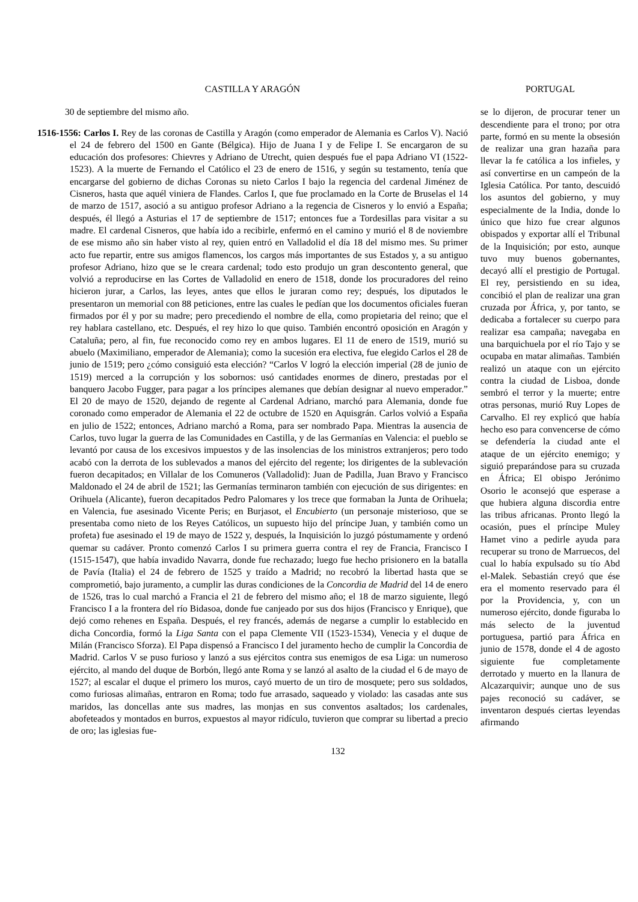CASTILLA Y ARAGÓN
30 de septiembre del mismo año.
1516-1556: Carlos I. Rey de las coronas de Castilla y Aragón (como emperador de Alemania es Carlos V). Nació el 24 de febrero del 1500 en Gante (Bélgica). Hijo de Juana I y de Felipe I. Se encargaron de su educación dos profesores: Chievres y Adriano de Utrecht, quien después fue el papa Adriano VI (1522-1523). A la muerte de Fernando el Católico el 23 de enero de 1516, y según su testamento, tenía que encargarse del gobierno de dichas Coronas su nieto Carlos I bajo la regencia del cardenal Jiménez de Cisneros, hasta que aquél viniera de Flandes. Carlos I, que fue proclamado en la Corte de Bruselas el 14 de marzo de 1517, asoció a su antiguo profesor Adriano a la regencia de Cisneros y lo envió a España; después, él llegó a Asturias el 17 de septiembre de 1517; entonces fue a Tordesillas para visitar a su madre. El cardenal Cisneros, que había ido a recibirle, enfermó en el camino y murió el 8 de noviembre de ese mismo año sin haber visto al rey, quien entró en Valladolid el día 18 del mismo mes. Su primer acto fue repartir, entre sus amigos flamencos, los cargos más importantes de sus Estados y, a su antiguo profesor Adriano, hizo que se le creara cardenal; todo esto produjo un gran descontento general, que volvió a reproducirse en las Cortes de Valladolid en enero de 1518, donde los procuradores del reino hicieron jurar, a Carlos, las leyes, antes que ellos le juraran como rey; después, los diputados le presentaron un memorial con 88 peticiones, entre las cuales le pedían que los documentos oficiales fueran firmados por él y por su madre; pero precediendo el nombre de ella, como propietaria del reino; que el rey hablara castellano, etc. Después, el rey hizo lo que quiso. También encontró oposición en Aragón y Cataluña; pero, al fin, fue reconocido como rey en ambos lugares. El 11 de enero de 1519, murió su abuelo (Maximiliano, emperador de Alemania); como la sucesión era electiva, fue elegido Carlos el 28 de junio de 1519; pero ¿cómo consiguió esta elección? “Carlos V logró la elección imperial (28 de junio de 1519) merced a la corrupción y los sobornos: usó cantidades enormes de dinero, prestadas por el banquero Jacobo Fugger, para pagar a los príncipes alemanes que debían designar al nuevo emperador.” El 20 de mayo de 1520, dejando de regente al Cardenal Adriano, marchó para Alemania, donde fue coronado como emperador de Alemania el 22 de octubre de 1520 en Aquisgrán. Carlos volvió a España en julio de 1522; entonces, Adriano marchó a Roma, para ser nombrado Papa. Mientras la ausencia de Carlos, tuvo lugar la guerra de las Comunidades en Castilla, y de las Germanías en Valencia: el pueblo se levantó por causa de los excesivos impuestos y de las insolencias de los ministros extranjeros; pero todo acabó con la derrota de los sublevados a manos del ejército del regente; los dirigentes de la sublevación fueron decapitados; en Villalar de los Comuneros (Valladolid): Juan de Padilla, Juan Bravo y Francisco Maldonado el 24 de abril de 1521; las Germanías terminaron también con ejecución de sus dirigentes: en Orihuela (Alicante), fueron decapitados Pedro Palomares y los trece que formaban la Junta de Orihuela; en Valencia, fue asesinado Vicente Peris; en Burjasot, el Encubierto (un personaje misterioso, que se presentaba como nieto de los Reyes Católicos, un supuesto hijo del príncipe Juan, y también como un profeta) fue asesinado el 19 de mayo de 1522 y, después, la Inquisición lo juzgó póstumamente y ordenó quemar su cadáver. Pronto comenzó Carlos I su primera guerra contra el rey de Francia, Francisco I (1515-1547), que había invadido Navarra, donde fue rechazado; luego fue hecho prisionero en la batalla de Pavía (Italia) el 24 de febrero de 1525 y traído a Madrid; no recobró la libertad hasta que se comprometió, bajo juramento, a cumplir las duras condiciones de la Concordia de Madrid del 14 de enero de 1526, tras lo cual marchó a Francia el 21 de febrero del mismo año; el 18 de marzo siguiente, llegó Francisco I a la frontera del río Bidasoa, donde fue canjeado por sus dos hijos (Francisco y Enrique), que dejó como rehenes en España. Después, el rey francés, además de negarse a cumplir lo establecido en dicha Concordia, formó la Liga Santa con el papa Clemente VII (1523-1534), Venecia y el duque de Milán (Francisco Sforza). El Papa dispensó a Francisco I del juramento hecho de cumplir la Concordia de Madrid. Carlos V se puso furioso y lanzó a sus ejércitos contra sus enemigos de esa Liga: un numeroso ejército, al mando del duque de Borbón, llegó ante Roma y se lanzó al asalto de la ciudad el 6 de mayo de 1527; al escalar el duque el primero los muros, cayó muerto de un tiro de mosquete; pero sus soldados, como furiosas alimañas, entraron en Roma; todo fue arrasado, saqueado y violado: las casadas ante sus maridos, las doncellas ante sus madres, las monjas en sus conventos asaltados; los cardenales, abofeteados y montados en burros, expuestos al mayor ridículo, tuvieron que comprar su libertad a precio de oro; las iglesias fue-
PORTUGAL
se lo dijeron, de procurar tener un descendiente para el trono; por otra parte, formó en su mente la obsesión de realizar una gran hazaña para llevar la fe católica a los infieles, y así convertirse en un campeón de la Iglesia Católica. Por tanto, descuidó los asuntos del gobierno, y muy especialmente de la India, donde lo único que hizo fue crear algunos obispados y exportar allí el Tribunal de la Inquisición; por esto, aunque tuvo muy buenos gobernantes, decayó allí el prestigio de Portugal. El rey, persistiendo en su idea, concibió el plan de realizar una gran cruzada por África, y, por tanto, se dedicaba a fortalecer su cuerpo para realizar esa campaña; navegaba en una barquichuela por el río Tajo y se ocupaba en matar alimañas. También realizó un ataque con un ejército contra la ciudad de Lisboa, donde sembró el terror y la muerte; entre otras personas, murió Ruy Lopes de Carvalho. El rey explicó que había hecho eso para convencerse de cómo se defendería la ciudad ante el ataque de un ejército enemigo; y siguió preparándose para su cruzada en África; El obispo Jerónimo Osorio le aconsejó que esperase a que hubiera alguna discordia entre las tribus africanas. Pronto llegó la ocasión, pues el príncipe Muley Hamet vino a pedirle ayuda para recuperar su trono de Marruecos, del cual lo había expulsado su tío Abd el-Malek. Sebastián creyó que ése era el momento reservado para él por la Providencia, y, con un numeroso ejército, donde figuraba lo más selecto de la juventud portuguesa, partió para África en junio de 1578, donde el 4 de agosto siguiente fue completamente derrotado y muerto en la llanura de Alcazarquivir; aunque uno de sus pajes reconoció su cadáver, se inventaron después ciertas leyendas afirmando
132